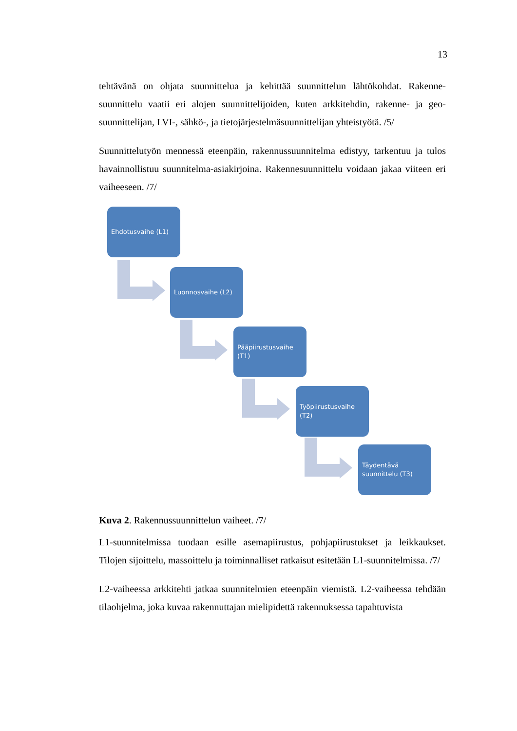13
tehtävänä on ohjata suunnittelua ja kehittää suunnittelun lähtökohdat. Rakenne­suunnittelu vaatii eri alojen suunnittelijoiden, kuten arkkitehdin, rakenne- ja geo­suunnittelijan, LVI-, sähkö-, ja tietojärjestelmäsuunnittelijan yhteistyötä. /5/
Suunnittelutyön mennessä eteenpäin, rakennussuunnitelma edistyy, tarkentuu ja tu­los havainnollistuu suunnitelma-asiakirjoina. Rakennesuunnittelu voidaan jakaa viiteen eri vaiheeseen. /7/
Ehdotusvaihe (L1)
Luonnosvaihe (L2)
Pääpiirustusvaihe (T1)
Työpiirustusvaihe (T2)
Täydentävä suunnittelu (T3)
Kuva 2. Rakennussuunnittelun vaiheet. /7/
L1-suunnitelmissa tuodaan esille asemapiirustus, pohjapiirustukset ja leikkaukset. Tilojen sijoittelu, massoittelu ja toiminnalliset ratkaisut esitetään L1-suunnitel­missa. /7/
L2-vaiheessa arkkitehti jatkaa suunnitelmien eteenpäin viemistä. L2-vaiheessa teh­dään tilaohjelma, joka kuvaa rakennuttajan mielipidettä rakennuksessa tapahtuvista